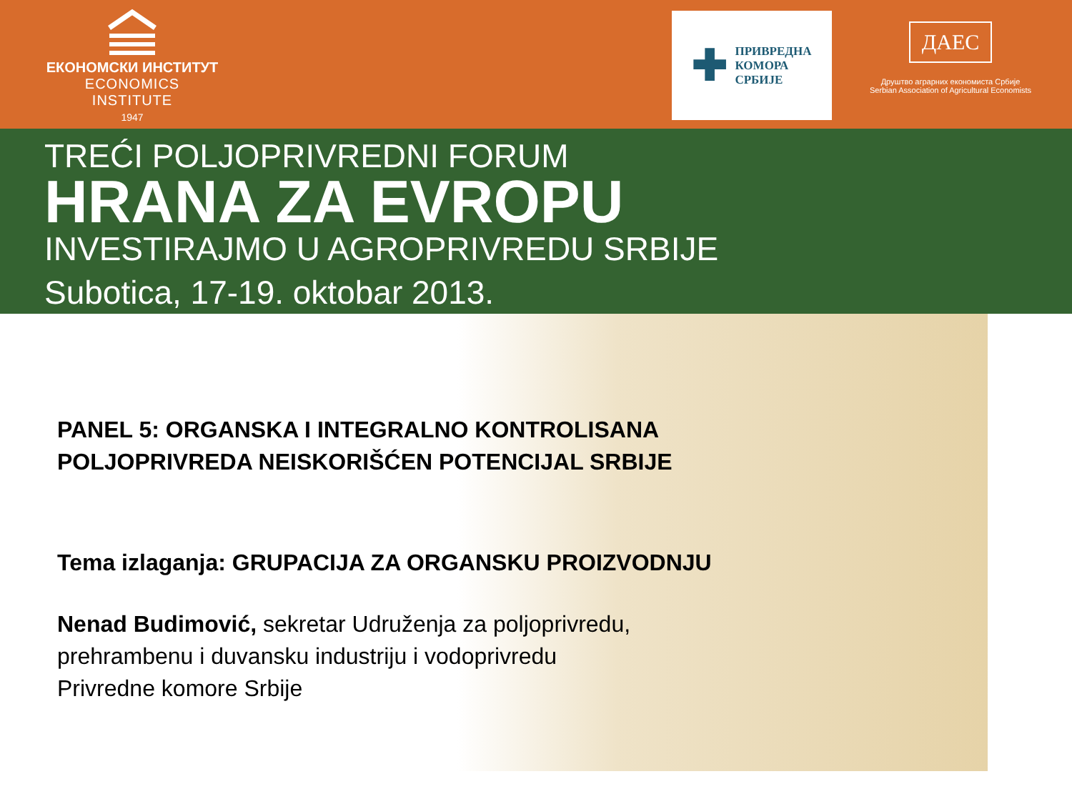ЕКОНОМСКИ ИНСТИТУТ
ECONOMICS INSTITUTE
1947
✚
ПРИВРЕДНА
КОМОРА
СРБИЈЕ
ДАЕС
Друштво аграрних економиста Србије
Serbian Association of Agricultural Economists
TREĆI POLJOPRIVREDNI FORUM
HRANA ZA EVROPU
INVESTIRAJMO U AGROPRIVREDU SRBIJE
Subotica, 17-19. oktobar 2013.
PANEL 5: ORGANSKA I INTEGRALNO KONTROLISANA
POLJOPRIVREDA NEISKORIŠĆEN POTENCIJAL SRBIJE
Tema izlaganja: GRUPACIJA ZA ORGANSKU PROIZVODNJU
Nenad Budimović, sekretar Udruženja za poljoprivredu,
prehrambenu i duvansku industriju i vodoprivredu
Privredne komore Srbije